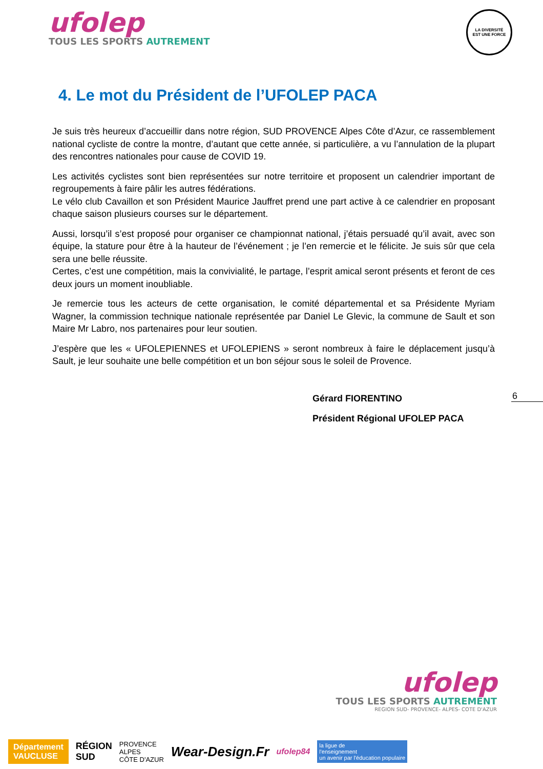ufolep
TOUS LES SPORTS AUTREMENT
LA DIVERSITÉ
EST UNE FORCE
4. Le mot du Président de l’UFOLEP PACA
Je suis très heureux d’accueillir dans notre région, SUD PROVENCE Alpes Côte d’Azur, ce rassemblement national cycliste de contre la montre, d’autant que cette année, si particulière, a vu l’annulation de la plupart des rencontres nationales pour cause de COVID 19.
Les activités cyclistes sont bien représentées sur notre territoire et proposent un calendrier important de regroupements à faire pâlir les autres fédérations.
Le vélo club Cavaillon et son Président Maurice Jauffret prend une part active à ce calendrier en proposant chaque saison plusieurs courses sur le département.
Aussi, lorsqu’il s’est proposé pour organiser ce championnat national, j’étais persuadé qu’il avait, avec son équipe, la stature pour être à la hauteur de l’événement ; je l’en remercie et le félicite. Je suis sûr que cela sera une belle réussite.
Certes, c’est une compétition, mais la convivialité, le partage, l’esprit amical seront présents et feront de ces deux jours un moment inoubliable.
Je remercie tous les acteurs de cette organisation, le comité départemental et sa Présidente Myriam Wagner, la commission technique nationale représentée par Daniel Le Glevic, la commune de Sault et son Maire Mr Labro, nos partenaires pour leur soutien.
J’espère que les « UFOLEPIENNES et UFOLEPIENS » seront nombreux à faire le déplacement jusqu’à Sault, je leur souhaite une belle compétition et un bon séjour sous le soleil de Provence.
Gérard FIORENTINO
Président Régional UFOLEP PACA
6
ufolep
TOUS LES SPORTS AUTREMENT
REGION SUD- PROVENCE- ALPES- COTE D'AZUR
Département
VAUCLUSE
RÉGION
SUD
PROVENCE
ALPES
CÔTE D'AZUR
Wear-Design.Fr
ufolep84
la ligue de
l'enseignement
un avenir par l'éducation populaire